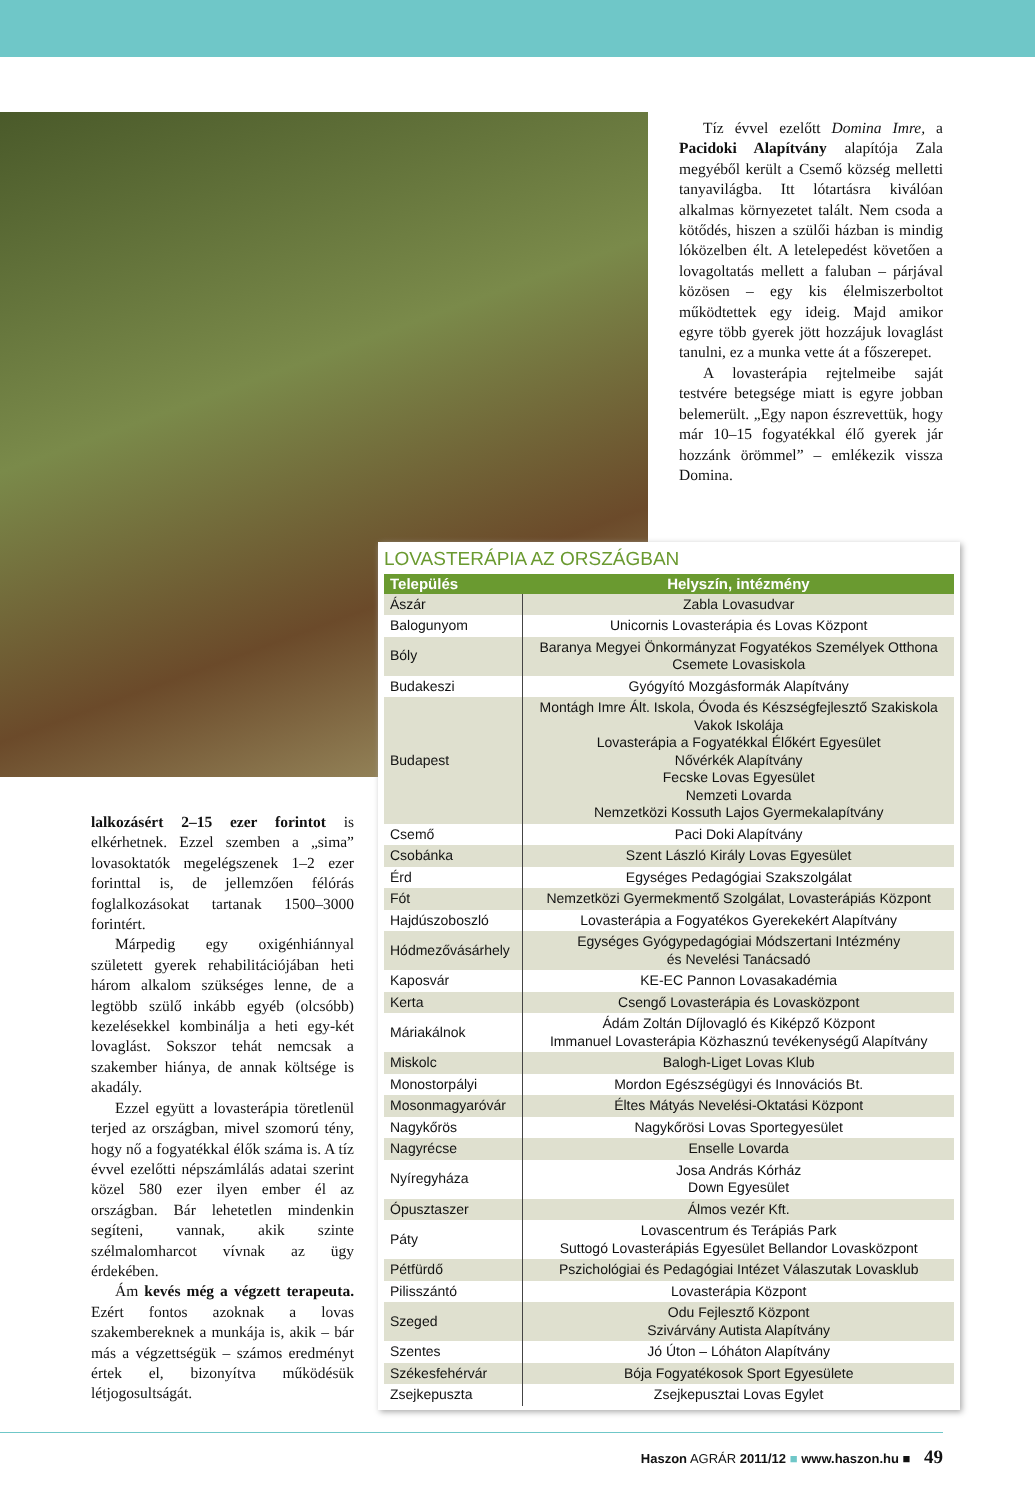Tíz évvel ezelőtt Domina Imre, a Pacidoki Alapítvány alapítója Zala megyéből került a Csemő község melletti tanyavilágba. Itt lótartásra kiválóan alkalmas környezetet talált. Nem csoda a kötődés, hiszen a szülői házban is mindig lóközelben élt. A letelepedést követően a lovagoltatás mellett a faluban – párjával közösen – egy kis élelmiszerboltot működtettek egy ideig. Majd amikor egyre több gyerek jött hozzájuk lovaglást tanulni, ez a munka vette át a főszerepet.
A lovasterápia rejtelmeibe saját testvére betegsége miatt is egyre jobban belemerült. „Egy napon észrevettük, hogy már 10–15 fogyatékkal élő gyerek jár hozzánk örömmel” – emlékezik vissza Domina.
LOVASTERÁPIA AZ ORSZÁGBAN
| Település | Helyszín, intézmény |
| --- | --- |
| Ászár | Zabla Lovasudvar |
| Balogunyom | Unicornis Lovasterápia és Lovas Központ |
| Bóly | Baranya Megyei Önkormányzat Fogyatékos Személyek Otthona Csemete Lovasiskola |
| Budakeszi | Gyógyító Mozgásformák Alapítvány |
| Budapest | Montágh Imre Ált. Iskola, Óvoda és Készségfejlesztő Szakiskola Vakok Iskolája Lovasterápia a Fogyatékkal Élőkért Egyesület Nővérkék Alapítvány Fecske Lovas Egyesület Nemzeti Lovarda Nemzetközi Kossuth Lajos Gyermekalapítvány |
| Csemő | Paci Doki Alapítvány |
| Csobánka | Szent László Király Lovas Egyesület |
| Érd | Egységes Pedagógiai Szakszolgálat |
| Fót | Nemzetközi Gyermekmentő Szolgálat, Lovasterápiás Központ |
| Hajdúszoboszló | Lovasterápia a Fogyatékos Gyerekekért Alapítvány |
| Hódmezővásárhely | Egységes Gyógypedagógiai Módszertani Intézmény és Nevelési Tanácsadó |
| Kaposvár | KE-EC Pannon Lovasakadémia |
| Kerta | Csengő Lovasterápia és Lovasközpont |
| Máriakálnok | Ádám Zoltán Díjlovagló és Kiképző Központ Immanuel Lovasterápia Közhasznú tevékenységű Alapítvány |
| Miskolc | Balogh-Liget Lovas Klub |
| Monostorpályi | Mordon Egészségügyi és Innovációs Bt. |
| Mosonmagyaróvár | Éltes Mátyás Nevelési-Oktatási Központ |
| Nagykőrös | Nagykőrösi Lovas Sportegyesület |
| Nagyrécse | Enselle Lovarda |
| Nyíregyháza | Josa András Kórház Down Egyesület |
| Ópusztaszer | Álmos vezér Kft. |
| Páty | Lovascentrum és Terápiás Park Suttogó Lovasterápiás Egyesület Bellandor Lovasközpont |
| Pétfürdő | Pszichológiai és Pedagógiai Intézet Válaszutak Lovasklub |
| Pilisszántó | Lovasterápia Központ |
| Szeged | Odu Fejlesztő Központ Szivárvány Autista Alapítvány |
| Szentes | Jó Úton – Lóháton Alapítvány |
| Székesfehérvár | Bója Fogyatékosok Sport Egyesülete |
| Zsejkepuszta | Zsejkepusztai Lovas Egylet |
lalkozásért 2–15 ezer forintot is elkérhetnek. Ezzel szemben a „sima” lovasoktatók megelégszenek 1–2 ezer forinttal is, de jellemzően félórás foglalkozásokat tartanak 1500–3000 forintért.
Márpedig egy oxigénhiánnyal született gyerek rehabilitációjában heti három alkalom szükséges lenne, de a legtöbb szülő inkább egyéb (olcsóbb) kezelésekkel kombinálja a heti egy-két lovaglást. Sokszor tehát nemcsak a szakember hiánya, de annak költsége is akadály.
Ezzel együtt a lovasterápia töretlenül terjed az országban, mivel szomorú tény, hogy nő a fogyatékkal élők száma is. A tíz évvel ezelőtti népszámlálás adatai szerint közel 580 ezer ilyen ember él az országban. Bár lehetetlen mindenkin segíteni, vannak, akik szinte szélmalomharcot vívnak az ügy érdekében.
Ám kevés még a végzett terapeuta. Ezért fontos azoknak a lovas szakembereknek a munkája is, akik – bár más a végzettségük – számos eredményt értek el, bizonyítva működésük létjogosultságát.
Haszon AGRÁR 2011/12 ■ www.haszon.hu ■ 49